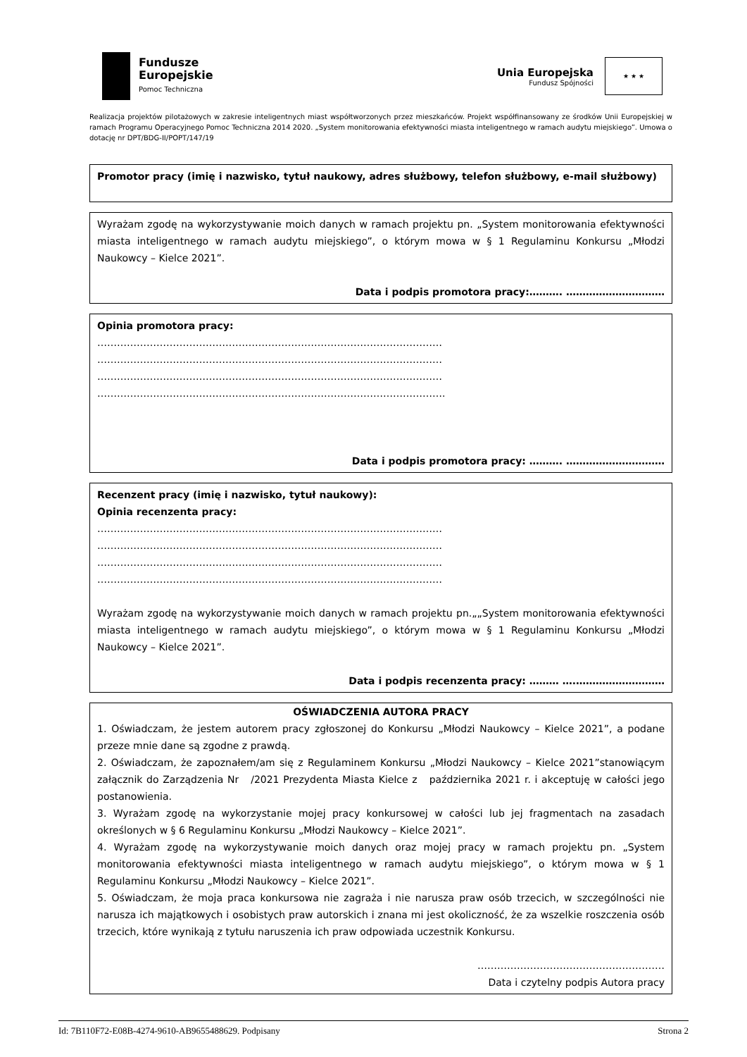Fundusze
Europejskie
Pomoc Techniczna
Unia Europejska
Fundusz Spójności
★ ★ ★
Realizacja projektów pilotażowych w zakresie inteligentnych miast współtworzonych przez mieszkańców. Projekt współfinansowany ze środków Unii Europejskiej w ramach Programu Operacyjnego Pomoc Techniczna 2014 2020. „System monitorowania efektywności miasta inteligentnego w ramach audytu miejskiego”. Umowa o dotację nr DPT/BDG-II/POPT/147/19
Promotor pracy (imię i nazwisko, tytuł naukowy, adres służbowy, telefon służbowy, e-mail służbowy)
Wyrażam zgodę na wykorzystywanie moich danych w ramach projektu pn. „System monitorowania efektywności miasta inteligentnego w ramach audytu miejskiego”, o którym mowa w § 1 Regulaminu Konkursu „Młodzi Naukowcy – Kielce 2021”.
Data i podpis promotora pracy:………. …………………………
Opinia promotora pracy:
……………………………………………………………………………………………
……………………………………………………………………………………………
……………………………………………………………………………………………
…………………………………………………………………………………………….
Data i podpis promotora pracy: ………. …………………………
Recenzent pracy (imię i nazwisko, tytuł naukowy):
Opinia recenzenta pracy:
……………………………………………………………………………………………
……………………………………………………………………………………………
……………………………………………………………………………………………
……………………………………………………………………………………………
Wyrażam zgodę na wykorzystywanie moich danych w ramach projektu pn.„„System monitorowania efektywności miasta inteligentnego w ramach audytu miejskiego”, o którym mowa w § 1 Regulaminu Konkursu „Młodzi Naukowcy – Kielce 2021”.
Data i podpis recenzenta pracy: ……… ….………………………
OŚWIADCZENIA AUTORA PRACY
1. Oświadczam, że jestem autorem pracy zgłoszonej do Konkursu „Młodzi Naukowcy – Kielce 2021”, a podane przeze mnie dane są zgodne z prawdą.
2. Oświadczam, że zapoznałem/am się z Regulaminem Konkursu „Młodzi Naukowcy – Kielce 2021”stanowiącym załącznik do Zarządzenia Nr /2021 Prezydenta Miasta Kielce z października 2021 r. i akceptuję w całości jego postanowienia.
3. Wyrażam zgodę na wykorzystanie mojej pracy konkursowej w całości lub jej fragmentach na zasadach określonych w § 6 Regulaminu Konkursu „Młodzi Naukowcy – Kielce 2021”.
4. Wyrażam zgodę na wykorzystywanie moich danych oraz mojej pracy w ramach projektu pn. „System monitorowania efektywności miasta inteligentnego w ramach audytu miejskiego”, o którym mowa w § 1 Regulaminu Konkursu „Młodzi Naukowcy – Kielce 2021”.
5. Oświadczam, że moja praca konkursowa nie zagraża i nie narusza praw osób trzecich, w szczególności nie narusza ich majątkowych i osobistych praw autorskich i znana mi jest okoliczność, że za wszelkie roszczenia osób trzecich, które wynikają z tytułu naruszenia ich praw odpowiada uczestnik Konkursu.
…………………………………………………
Data i czytelny podpis Autora pracy
Id: 7B110F72-E08B-4274-9610-AB9655488629. Podpisany Strona 2